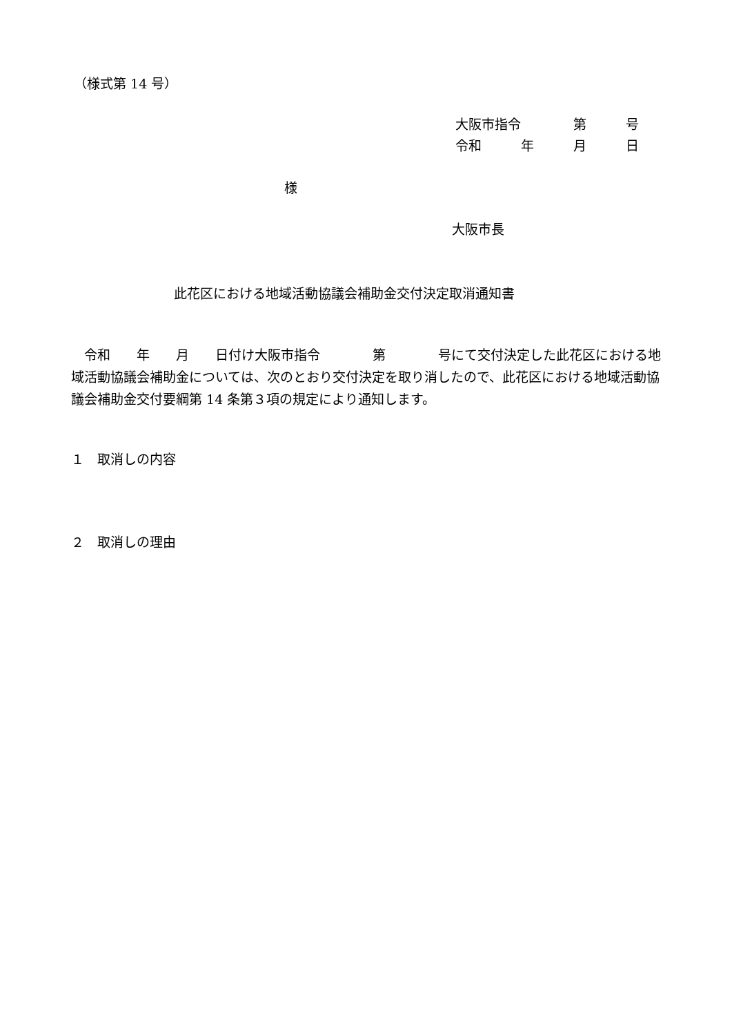（様式第 14 号）
大阪市指令　　　　第　　　号
令和　　　年　　　月　　　日
様
大阪市長
此花区における地域活動協議会補助金交付決定取消通知書
　令和　　年　　月　　日付け大阪市指令　　　　第　　　　号にて交付決定した此花区における地域活動協議会補助金については、次のとおり交付決定を取り消したので、此花区における地域活動協議会補助金交付要綱第 14 条第３項の規定により通知します。
１　取消しの内容
２　取消しの理由